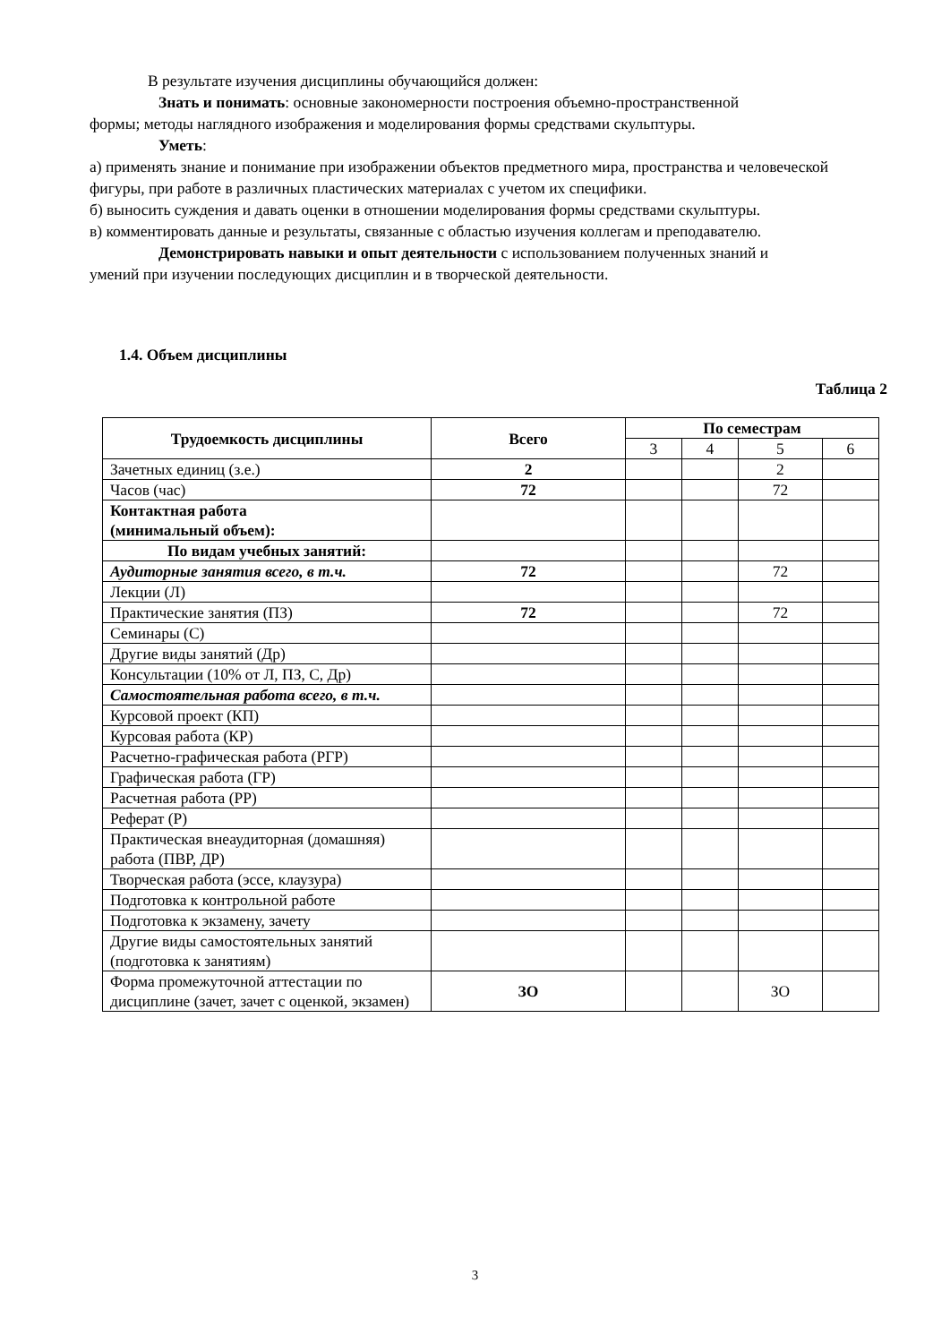В результате изучения дисциплины обучающийся должен:
Знать и понимать: основные закономерности построения объемно-пространственной
формы; методы наглядного изображения и моделирования формы средствами скульптуры.
Уметь:
а) применять знание и понимание при изображении объектов предметного мира, пространства и человеческой фигуры, при работе в различных пластических материалах с учетом их специфики.
б) выносить суждения и давать оценки в отношении моделирования формы средствами скульптуры.
в) комментировать данные и результаты, связанные с областью изучения коллегам и преподавателю.
Демонстрировать навыки и опыт деятельности с использованием полученных знаний и
умений при изучении последующих дисциплин и в творческой деятельности.
1.4. Объем дисциплины
Таблица 2
| Трудоемкость дисциплины | Всего | По семестрам | | | |
| --- | --- | --- | --- | --- | --- |
| | | 3 | 4 | 5 | 6 |
| Зачетных единиц (з.е.) | 2 | | | 2 | |
| Часов (час) | 72 | | | 72 | |
| Контактная работа (минимальный объем): | | | | | |
| По видам учебных занятий: | | | | | |
| Аудиторные занятия всего, в т.ч. | 72 | | | 72 | |
| Лекции (Л) | | | | | |
| Практические занятия (ПЗ) | 72 | | | 72 | |
| Семинары (С) | | | | | |
| Другие виды занятий (Др) | | | | | |
| Консультации (10% от Л, ПЗ, С, Др) | | | | | |
| Самостоятельная работа всего, в т.ч. | | | | | |
| Курсовой проект (КП) | | | | | |
| Курсовая работа (КР) | | | | | |
| Расчетно-графическая работа (РГР) | | | | | |
| Графическая работа (ГР) | | | | | |
| Расчетная работа (РР) | | | | | |
| Реферат (Р) | | | | | |
| Практическая внеаудиторная (домашняя) работа (ПВР, ДР) | | | | | |
| Творческая работа (эссе, клаузура) | | | | | |
| Подготовка к контрольной работе | | | | | |
| Подготовка к экзамену, зачету | | | | | |
| Другие виды самостоятельных занятий (подготовка к занятиям) | | | | | |
| Форма промежуточной аттестации по дисциплине (зачет, зачет с оценкой, экзамен) | ЗО | | | ЗО | |
3